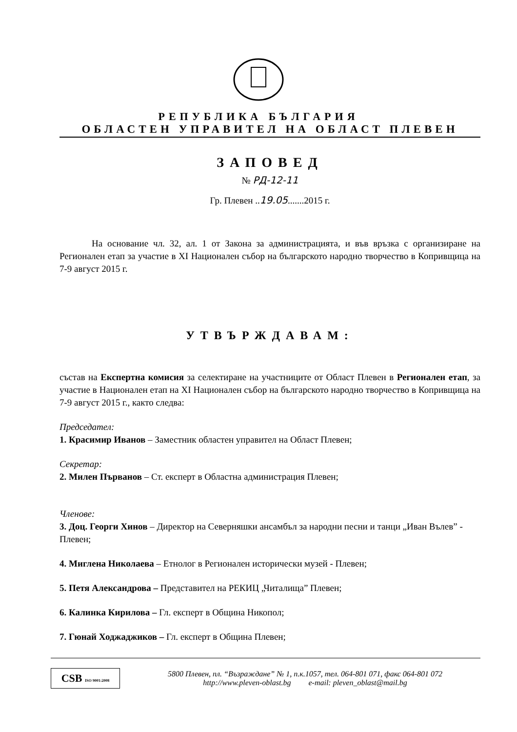РЕПУБЛИКА БЪЛГАРИЯ
ОБЛАСТЕН УПРАВИТЕЛ НА ОБЛАСТ ПЛЕВЕН
ЗАПОВЕД
№ РД-12-11
Гр. Плевен ..19.05.......2015 г.
На основание чл. 32, ал. 1 от Закона за администрацията, и във връзка с организиране на Регионален етап за участие в XI Национален събор на българското народно творчество в Копривщица на 7-9 август 2015 г.
УТВЪРЖДАВАМ:
състав на Експертна комисия за селектиране на участниците от Област Плевен в Регионален етап, за участие в Национален етап на XI Национален събор на българското народно творчество в Копривщица на 7-9 август 2015 г., както следва:
Председател:
1. Красимир Иванов – Заместник областен управител на Област Плевен;
Секретар:
2. Милен Първанов – Ст. експерт в Областна администрация Плевен;
Членове:
3. Доц. Георги Хинов – Директор на Северняшки ансамбъл за народни песни и танци „Иван Вълев” - Плевен;
4. Миглена Николаева – Етнолог в Регионален исторически музей - Плевен;
5. Петя Александрова – Представител на РЕКИЦ „Читалища” Плевен;
6. Калинка Кирилова – Гл. експерт в Община Никопол;
7. Гюнай Ходжаджиков – Гл. експерт в Община Плевен;
CSB ISO 9001:2008
5800 Плевен, пл. “Възраждане” № 1, п.к.1057, тел. 064-801 071, факс 064-801 072
http://www.pleven-oblast.bg e-mail: pleven_oblast@mail.bg